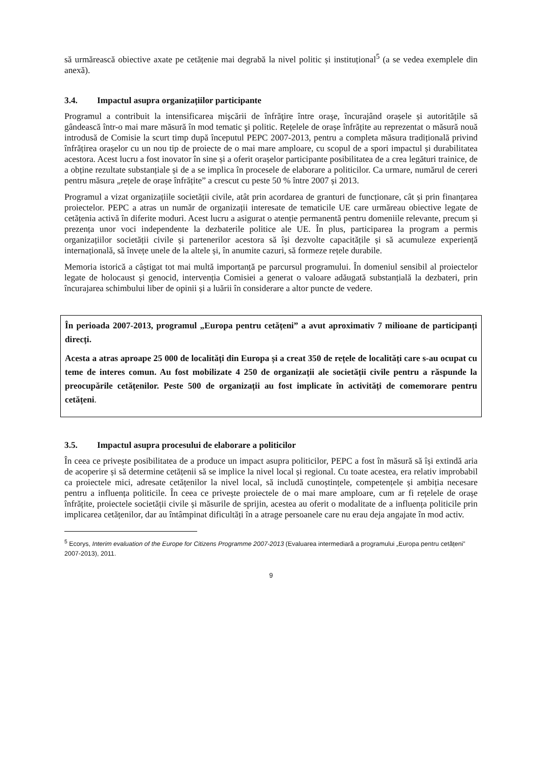să urmărească obiective axate pe cetățenie mai degrabă la nivel politic și instituțional<sup>5</sup> (a se vedea exemplele din anexă).
3.4. Impactul asupra organizațiilor participante
Programul a contribuit la intensificarea mişcării de înfrăţire între oraşe, încurajând orașele și autoritățile să gândească într-o mai mare măsură în mod tematic şi politic. Rețelele de orașe înfrățite au reprezentat o măsură nouă introdusă de Comisie la scurt timp după începutul PEPC 2007-2013, pentru a completa măsura tradițională privind înfrățirea orașelor cu un nou tip de proiecte de o mai mare amploare, cu scopul de a spori impactul și durabilitatea acestora. Acest lucru a fost inovator în sine și a oferit orașelor participante posibilitatea de a crea legături trainice, de a obține rezultate substanțiale și de a se implica în procesele de elaborare a politicilor. Ca urmare, numărul de cereri pentru măsura „rețele de orașe înfrățite” a crescut cu peste 50 % între 2007 și 2013.
Programul a vizat organizațiile societății civile, atât prin acordarea de granturi de funcționare, cât și prin finanțarea proiectelor. PEPC a atras un număr de organizații interesate de tematicile UE care urmăreau obiective legate de cetățenia activă în diferite moduri. Acest lucru a asigurat o atenție permanentă pentru domeniile relevante, precum și prezența unor voci independente la dezbaterile politice ale UE. În plus, participarea la program a permis organizațiilor societății civile și partenerilor acestora să își dezvolte capacitățile și să acumuleze experiență internațională, să învețe unele de la altele și, în anumite cazuri, să formeze rețele durabile.
Memoria istorică a câștigat tot mai multă importanță pe parcursul programului. În domeniul sensibil al proiectelor legate de holocaust și genocid, intervenția Comisiei a generat o valoare adăugată substanțială la dezbateri, prin încurajarea schimbului liber de opinii și a luării în considerare a altor puncte de vedere.
În perioada 2007-2013, programul „Europa pentru cetățeni” a avut aproximativ 7 milioane de participanți direcți.
Acesta a atras aproape 25 000 de localități din Europa și a creat 350 de rețele de localități care s-au ocupat cu teme de interes comun. Au fost mobilizate 4 250 de organizații ale societății civile pentru a răspunde la preocupările cetățenilor. Peste 500 de organizații au fost implicate în activități de comemorare pentru cetățeni.
3.5. Impactul asupra procesului de elaborare a politicilor
În ceea ce privește posibilitatea de a produce un impact asupra politicilor, PEPC a fost în măsură să își extindă aria de acoperire și să determine cetățenii să se implice la nivel local și regional. Cu toate acestea, era relativ improbabil ca proiectele mici, adresate cetățenilor la nivel local, să includă cunoștințele, competențele și ambiția necesare pentru a influența politicile. În ceea ce privește proiectele de o mai mare amploare, cum ar fi rețelele de orașe înfrățite, proiectele societății civile și măsurile de sprijin, acestea au oferit o modalitate de a influența politicile prin implicarea cetățenilor, dar au întâmpinat dificultăți în a atrage persoanele care nu erau deja angajate în mod activ.
<sup>5</sup> Ecorys, Interim evaluation of the Europe for Citizens Programme 2007-2013 (Evaluarea intermediară a programului „Europa pentru cetățeni” 2007-2013), 2011.
9